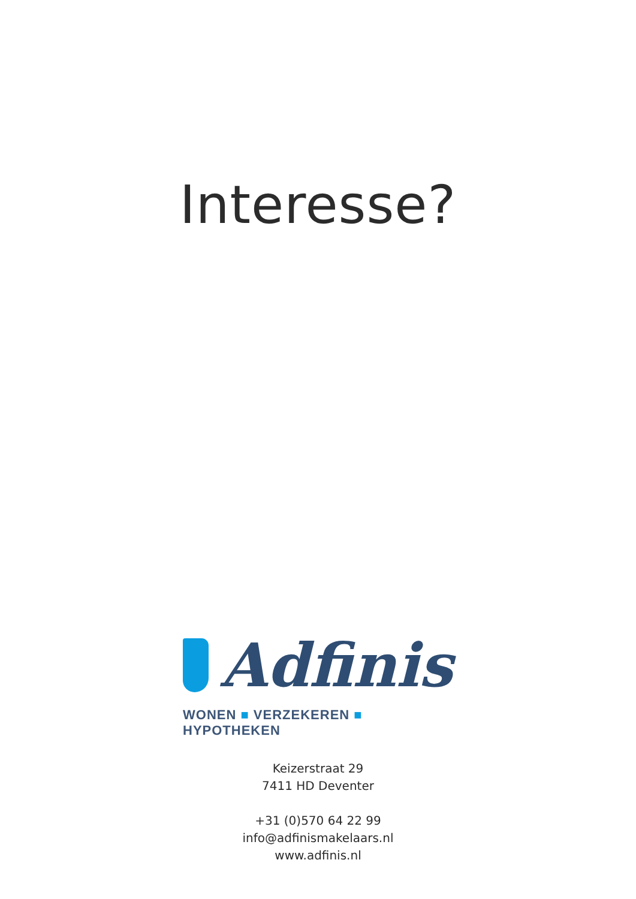Interesse?
Adfinis
WONEN ■ VERZEKEREN ■ HYPOTHEKEN
Keizerstraat 29
7411 HD Deventer
+31 (0)570 64 22 99
info@adfinismakelaars.nl
www.adfinis.nl